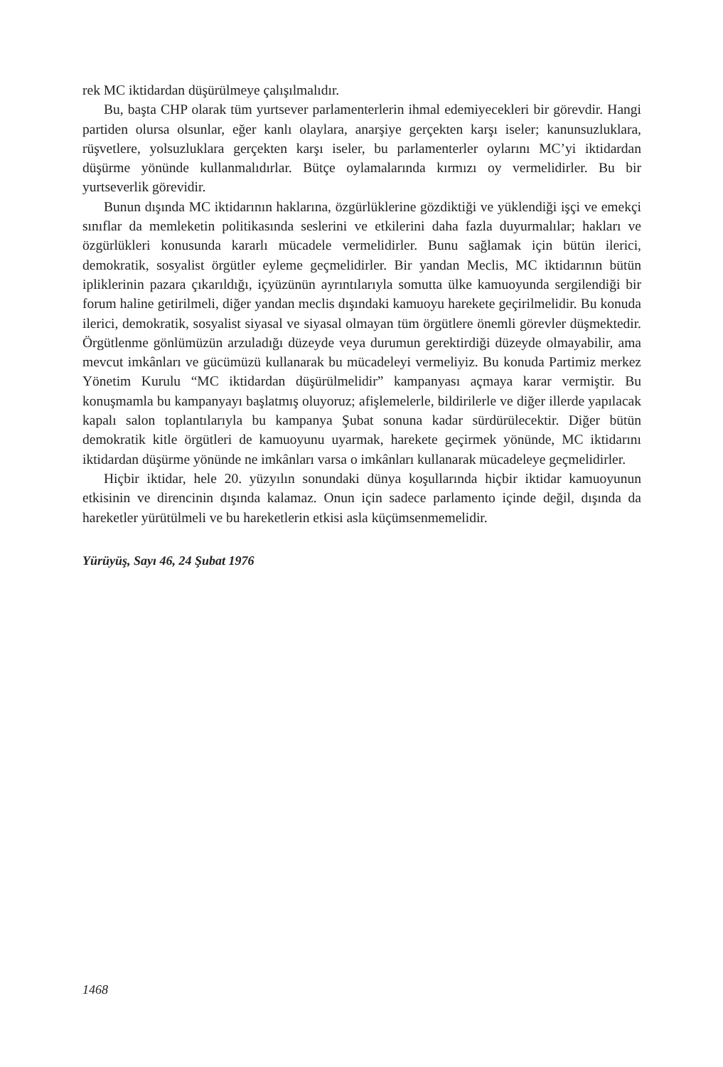rek MC iktidardan düşürülmeye çalışılmalıdır.
Bu, başta CHP olarak tüm yurtsever parlamenterlerin ihmal edemiyecekleri bir görevdir. Hangi partiden olursa olsunlar, eğer kanlı olaylara, anarşiye gerçekten karşı iseler; kanunsuzluklara, rüşvetlere, yolsuzluklara gerçekten karşı iseler, bu parlamenterler oylarını MC’yi iktidardan düşürme yönünde kullanmalıdırlar. Bütçe oylamalarında kırmızı oy vermelidirler. Bu bir yurtseverlik görevidir.
Bunun dışında MC iktidarının haklarına, özgürlüklerine gözdiktiği ve yüklendiği işçi ve emekçi sınıflar da memleketin politikasında seslerini ve etkilerini daha fazla duyurmalılar; hakları ve özgürlükleri konusunda kararlı mücadele vermelidirler. Bunu sağlamak için bütün ilerici, demokratik, sosyalist örgütler eyleme geçmelidirler. Bir yandan Meclis, MC iktidarının bütün ipliklerinin pazara çıkarıldığı, içyüzünün ayrıntılarıyla somutta ülke kamuoyunda sergilendiği bir forum haline getirilmeli, diğer yandan meclis dışındaki kamuoyu harekete geçirilmelidir. Bu konuda ilerici, demokratik, sosyalist siyasal ve siyasal olmayan tüm örgütlere önemli görevler düşmektedir. Örgütlenme gönlümüzün arzuladığı düzeyde veya durumun gerektirdiği düzeyde olmayabilir, ama mevcut imkânları ve gücümüzü kullanarak bu mücadeleyi vermeliyiz. Bu konuda Partimiz merkez Yönetim Kurulu “MC iktidardan düşürülmelidir” kampanyası açmaya karar vermiştir. Bu konuşmamla bu kampanyayı başlatmış oluyoruz; afişlemelerle, bildirilerle ve diğer illerde yapılacak kapalı salon toplantılarıyla bu kampanya Şubat sonuna kadar sürdürülecektir. Diğer bütün demokratik kitle örgütleri de kamuoyunu uyarmak, harekete geçirmek yönünde, MC iktidarını iktidardan düşürme yönünde ne imkânları varsa o imkânları kullanarak mücadeleye geçmelidirler.
Hiçbir iktidar, hele 20. yüzyılın sonundaki dünya koşullarında hiçbir iktidar kamuoyunun etkisinin ve direncinin dışında kalamaz. Onun için sadece parlamento içinde değil, dışında da hareketler yürütülmeli ve bu hareketlerin etkisi asla küçümsenmemelidir.
Yürüyüş, Sayı 46, 24 Şubat 1976
1468